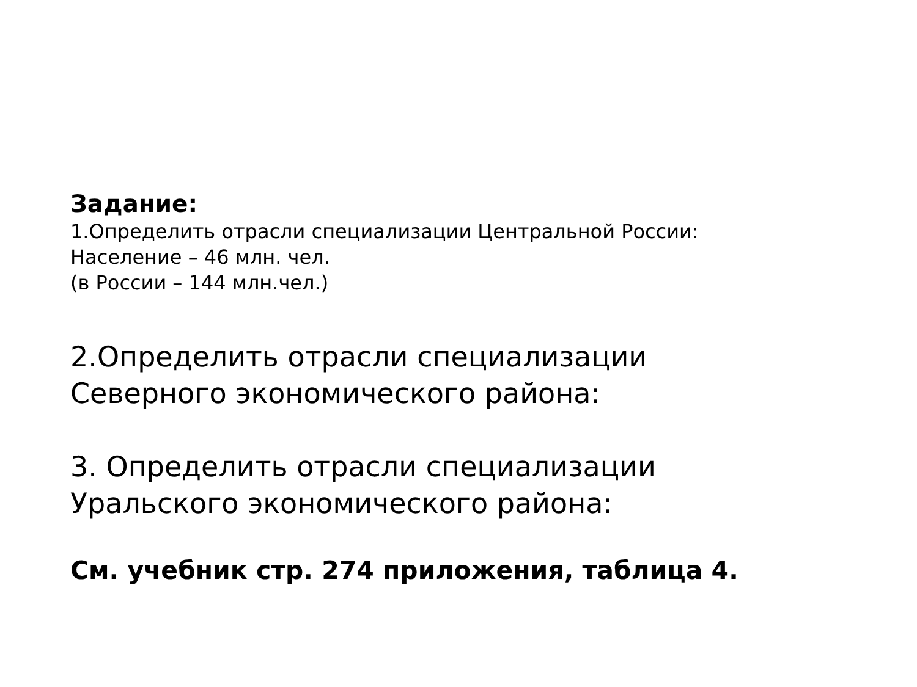Задание:
1.Определить отрасли специализации Центральной России:
Население – 46 млн. чел.
(в России – 144 млн.чел.)
2.Определить отрасли специализации
Северного экономического района:
3. Определить отрасли специализации
Уральского экономического района:
См. учебник стр. 274 приложения, таблица 4.